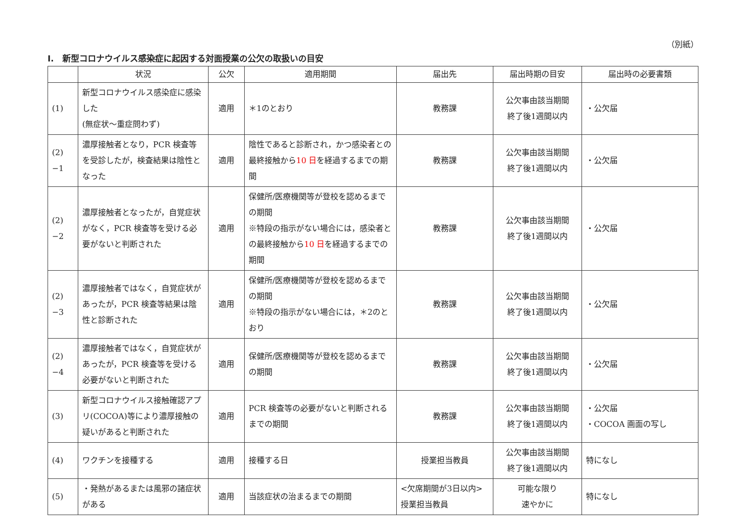（別紙）
I.　新型コロナウイルス感染症に起因する対面授業の公欠の取扱いの目安
| | 状況 | 公欠 | 適用期間 | 届出先 | 届出時期の目安 | 届出時の必要書類 |
| --- | --- | --- | --- | --- | --- | --- |
| (1) | 新型コロナウイルス感染症に感染した (無症状～重症問わず) | 適用 | ＊1のとおり | 教務課 | 公欠事由該当期間 終了後1週間以内 | ・公欠届 |
| (2) −1 | 濃厚接触者となり，PCR 検査等を受診したが，検査結果は陰性となった | 適用 | 陰性であると診断され，かつ感染者との最終接触から 10 日 を経過するまでの期間 | 教務課 | 公欠事由該当期間 終了後1週間以内 | ・公欠届 |
| (2) −2 | 濃厚接触者となったが，自覚症状がなく，PCR 検査等を受ける必要がないと判断された | 適用 | 保健所/医療機関等が登校を認めるまでの期間 ※特段の指示がない場合には，感染者との最終接触から 10 日 を経過するまでの期間 | 教務課 | 公欠事由該当期間 終了後1週間以内 | ・公欠届 |
| (2) −3 | 濃厚接触者ではなく，自覚症状があったが，PCR 検査等結果は陰性と診断された | 適用 | 保健所/医療機関等が登校を認めるまでの期間 ※特段の指示がない場合には，＊2のとおり | 教務課 | 公欠事由該当期間 終了後1週間以内 | ・公欠届 |
| (2) −4 | 濃厚接触者ではなく，自覚症状があったが，PCR 検査等を受ける必要がないと判断された | 適用 | 保健所/医療機関等が登校を認めるまでの期間 | 教務課 | 公欠事由該当期間 終了後1週間以内 | ・公欠届 |
| (3) | 新型コロナウイルス接触確認アプリ(COCOA)等により濃厚接触の疑いがあると判断された | 適用 | PCR 検査等の必要がないと判断されるまでの期間 | 教務課 | 公欠事由該当期間 終了後1週間以内 | ・公欠届 ・COCOA 画面の写し |
| (4) | ワクチンを接種する | 適用 | 接種する日 | 授業担当教員 | 公欠事由該当期間 終了後1週間以内 | 特になし |
| (5) | ・発熱があるまたは風邪の諸症状がある | 適用 | 当該症状の治まるまでの期間 | <欠席期間が3日以内> 授業担当教員 | 可能な限り 速やかに | 特になし |